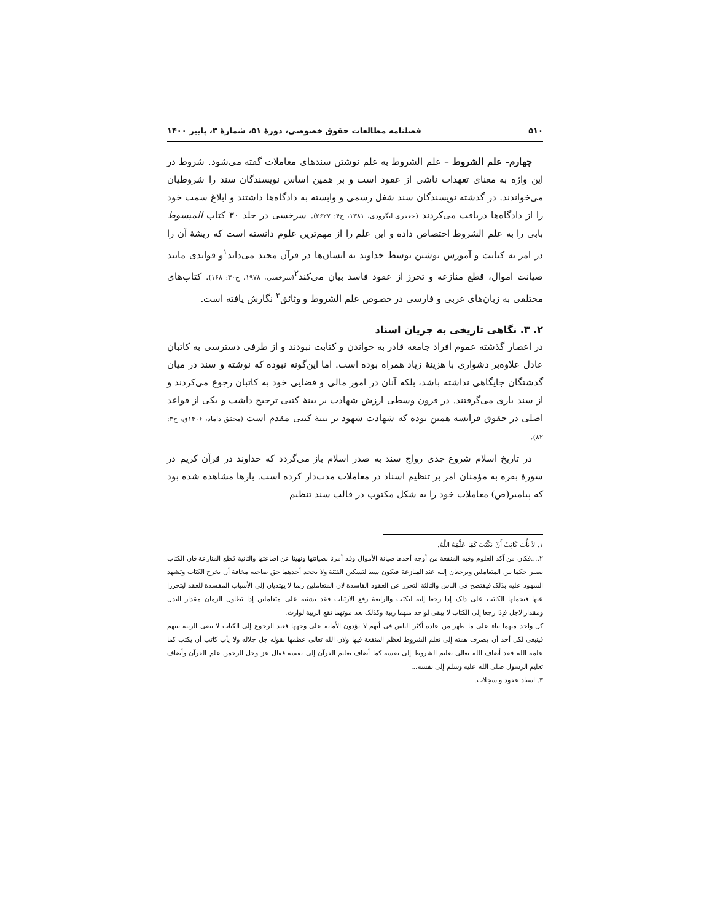۵۱۰ فصلنامه مطالعات حقوق خصوصی، دورۀ ۵۱، شمارۀ ۳، پاییز ۱۴۰۰
چهارم- علم الشروط – علم الشروط به علم نوشتن سندهای معاملات گفته می‌شود. شروط در این واژه به معنای تعهدات ناشی از عقود است و بر همین اساس نویسندگان سند را شروطیان می‌خواندند. در گذشته نویسندگان سند شغل رسمی و وابسته به دادگاه‌ها داشتند و ابلاغ سمت خود را از دادگاه‌ها دریافت می‌کردند (جعفری لنگرودی، ۱۳۸۱، ج۴: ۲۶۲۷). سرخسی در جلد ۳۰ کتاب المبسوط بابی را به علم الشروط اختصاص داده و این علم را از مهم‌ترین علوم دانسته است که ریشۀ آن را در امر به کتابت و آموزش نوشتن توسط خداوند به انسان‌ها در قرآن مجید می‌داند<sup>۱</sup>و فوایدی مانند صیانت اموال، قطع منازعه و تحرز از عقود فاسد بیان می‌کند<sup>۲</sup>(سرخسی، ۱۹۷۸، ج۳۰: ۱۶۸). کتاب‌های مختلفی به زبان‌های عربی و فارسی در خصوص علم الشروط و وثائق<sup>۳</sup> نگارش یافته است.
۲. ۳. نگاهی تاریخی به جریان اسناد
در اعصار گذشته عموم افراد جامعه قادر به خواندن و کتابت نبودند و از طرفی دسترسی به کاتبان عادل علاوه‌بر دشواری با هزینۀ زیاد همراه بوده است. اما این‌گونه نبوده که نوشته و سند در میان گذشتگان جایگاهی نداشته باشد، بلکه آنان در امور مالی و قضایی خود به کاتبان رجوع می‌کردند و از سند یاری می‌گرفتند. در قرون وسطی ارزش شهادت بر بینۀ کتبی ترجیح داشت و یکی از قواعد اصلی در حقوق فرانسه همین بوده که شهادت شهود بر بینۀ کتبی مقدم است (محقق داماد، ۱۴۰۶ق، ج۳: ۸۲).
در تاریخ اسلام شروع جدی رواج سند به صدر اسلام باز می‌گردد که خداوند در قرآن کریم در سورۀ بقره به مؤمنان امر بر تنظیم اسناد در معاملات مدت‌دار کرده است. بارها مشاهده شده بود که پیامبر(ص) معاملات خود را به شکل مکتوب در قالب سند تنظیم
۱. لاَ یَأْبَ کَاتِبٌ أَنْ یَکْتُبَ کَمَا عَلَّمَهُ اللَّهُ.
۲....فکان من آکد العلوم وفیه المنفعة من أوجه أحدها صیانة الأموال وقد أمرنا بصیانتها ونهینا عن اضاعتها والثانیة قطع المنازعة فان الکتاب یصیر حکما بین المتعاملین ویرجعان إلیه عند المنازعة فیکون سببا لتسکین الفتنة ولا یجحد أحدهما حق صاحبه مخافة أن یخرج الکتاب وتشهد الشهود علیه بذلک فیفتضح فی الناس والثالثة التحرز عن العقود الفاسدة لان المتعاملین ربما لا یهتدیان إلی الأسباب المفسدة للعقد لیتحرزا عنها فیحملها الکاتب علی ذلک إذا رجعا إلیه لیکتب والرابعة رفع الارتیاب فقد یشتبه علی متعاملین إذا تطاول الزمان مقدار البدل ومقدارالاجل فإذا رجعا إلی الکتاب لا یبقی لواحد منهما ریبة وکذلک بعد موتهما تقع الریبة لوارث.
کل واحد منهما بناء علی ما ظهر من عادة أکثر الناس فی أنهم لا یؤدون الأمانة علی وجهها فعند الرجوع إلی الکتاب لا تبقی الریبة بینهم فینبغی لکل أحد أن یصرف همته إلی تعلم الشروط لعظم المنفعة فیها ولان الله تعالی عظمها بقوله جل جلاله ولا یأب کاتب أن یکتب کما علمه الله فقد أضاف الله تعالی تعلیم الشروط إلی نفسه کما أضاف تعلیم القرآن إلی نفسه فقال عز وجل الرحمن علم القرآن وأضاف تعلیم الرسول صلی الله علیه وسلم إلی نفسه...
۳. اسناد عقود و سجلات.